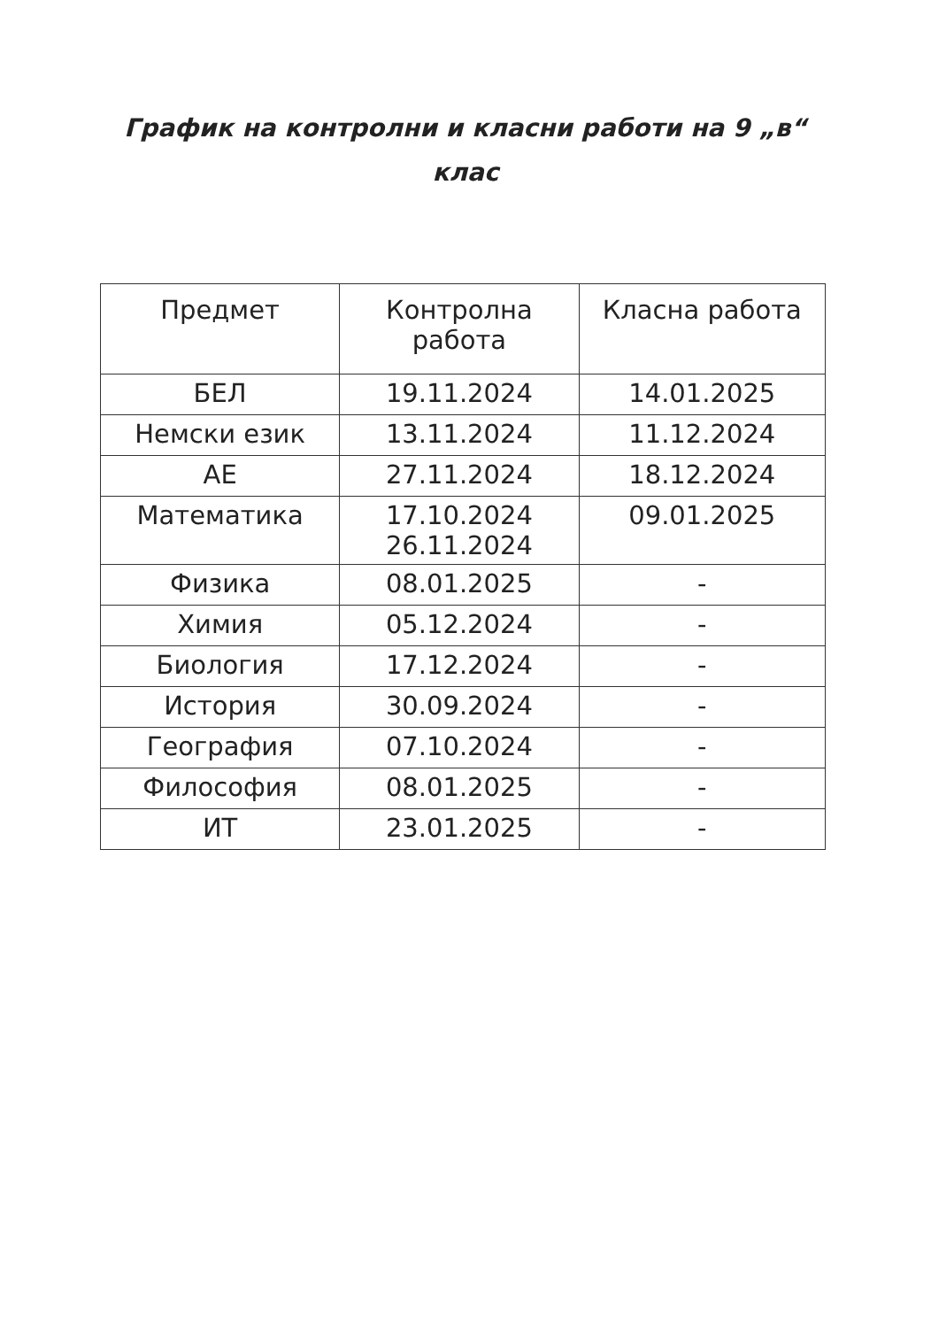График на контролни и класни работи на 9 „в“
клас
| Предмет | Контролна работа | Класна работа |
| --- | --- | --- |
| БЕЛ | 19.11.2024 | 14.01.2025 |
| Немски език | 13.11.2024 | 11.12.2024 |
| АЕ | 27.11.2024 | 18.12.2024 |
| Математика | 17.10.2024 26.11.2024 | 09.01.2025 |
| Физика | 08.01.2025 | - |
| Химия | 05.12.2024 | - |
| Биология | 17.12.2024 | - |
| История | 30.09.2024 | - |
| География | 07.10.2024 | - |
| Философия | 08.01.2025 | - |
| ИТ | 23.01.2025 | - |